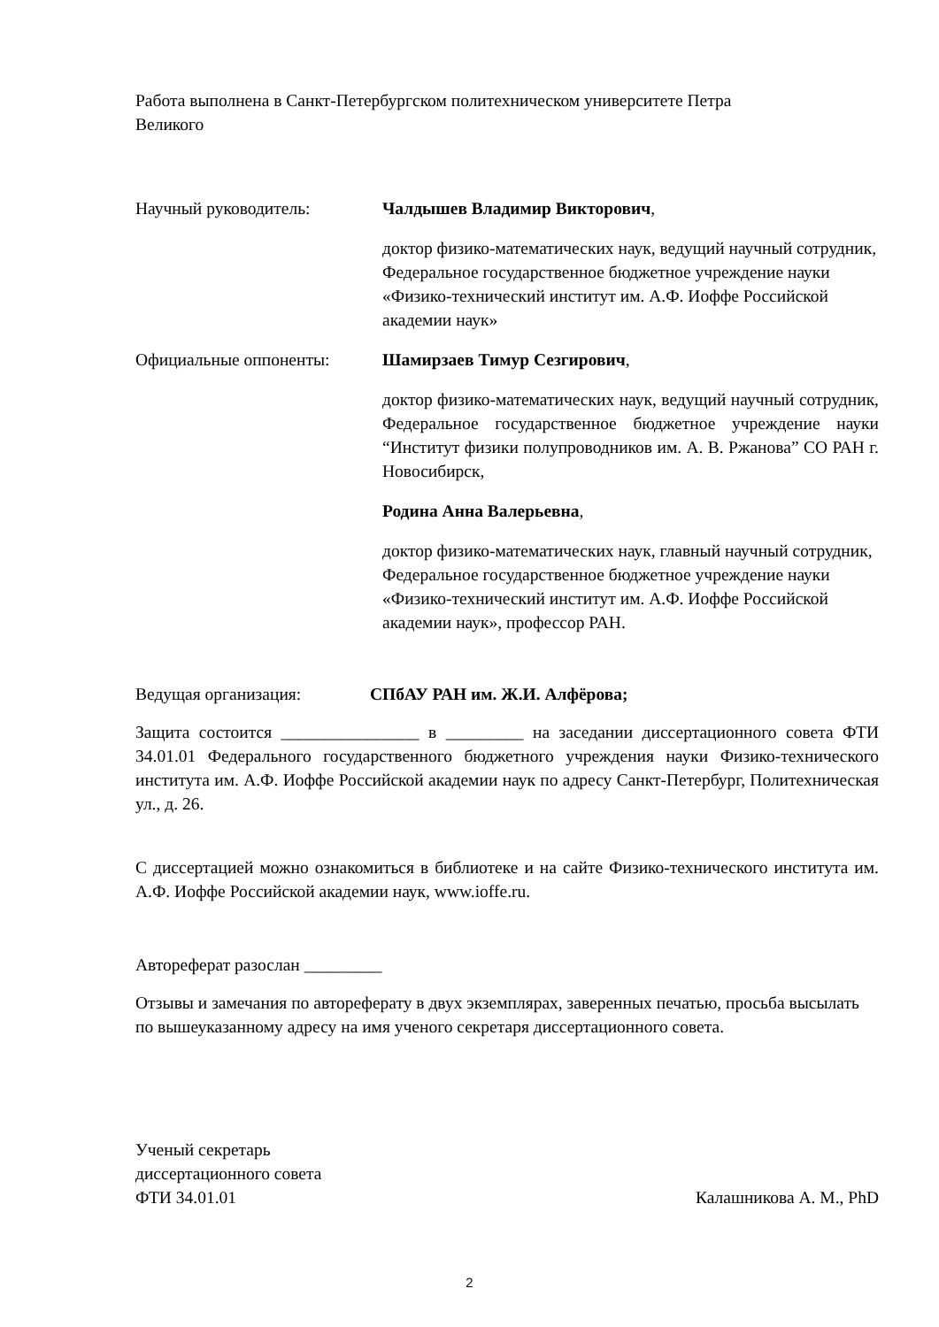Работа выполнена в Санкт-Петербургском политехническом университете Петра
Великого
Научный руководитель: Чалдышев Владимир Викторович,
доктор физико-математических наук, ведущий научный сотрудник, Федеральное государственное бюджетное учреждение науки «Физико-технический институт им. А.Ф. Иоффе Российской академии наук»
Официальные оппоненты: Шамирзаев Тимур Сезгирович,
доктор физико-математических наук, ведущий научный сотрудник, Федеральное государственное бюджетное учреждение науки “Институт физики полупроводников им. А. В. Ржанова” СО РАН г. Новосибирск,
Родина Анна Валерьевна,
доктор физико-математических наук, главный научный сотрудник, Федеральное государственное бюджетное учреждение науки «Физико-технический институт им. А.Ф. Иоффе Российской академии наук», профессор РАН.
Ведущая организация: СПбАУ РАН им. Ж.И. Алфёрова;
Защита состоится ________________ в _________ на заседании диссертационного совета ФТИ 34.01.01 Федерального государственного бюджетного учреждения науки Физико-технического института им. А.Ф. Иоффе Российской академии наук по адресу Санкт-Петербург, Политехническая ул., д. 26.
С диссертацией можно ознакомиться в библиотеке и на сайте Физико-технического института им. А.Ф. Иоффе Российской академии наук, www.ioffe.ru.
Автореферат разослан _________
Отзывы и замечания по автореферату в двух экземплярах, заверенных печатью, просьба высылать по вышеуказанному адресу на имя ученого секретаря диссертационного совета.
Ученый секретарь
диссертационного совета
ФТИ 34.01.01 Калашникова А. М., PhD
2